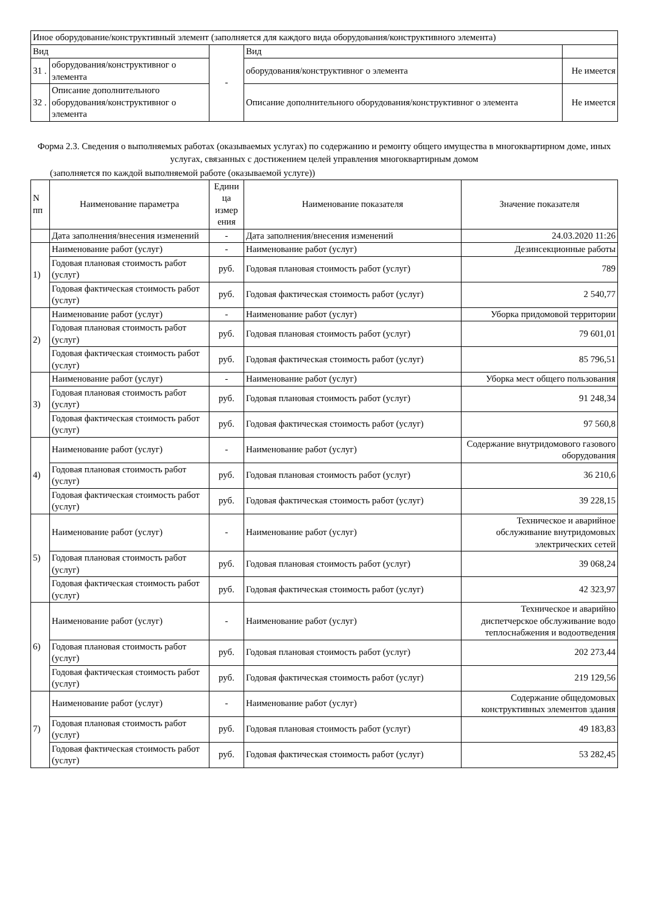| Иное оборудование/конструктивный элемент (заполняется для каждого вида оборудования/конструктивного элемента) | | | | |
| Вид | | - | Вид | |
| 31 . | оборудования/конструктивног о элемента | | оборудования/конструктивног о элемента | Не имеется |
| 32 . | Описание дополнительного оборудования/конструктивног о элемента | | Описание дополнительного оборудования/конструктивног о элемента | Не имеется |
Форма 2.3. Сведения о выполняемых работах (оказываемых услугах) по содержанию и ремонту общего имущества в многоквартирном доме, иных услугах, связанных с достижением целей управления многоквартирным домом
(заполняется по каждой выполняемой работе (оказываемой услуге))
| N пп | Наименование параметра | Едини ца измер ения | Наименование показателя | Значение показателя |
| --- | --- | --- | --- | --- |
| | Дата заполнения/внесения изменений | - | Дата заполнения/внесения изменений | 24.03.2020 11:26 |
| 1) | Наименование работ (услуг) | - | Наименование работ (услуг) | Дезинсекционные работы |
| | Годовая плановая стоимость работ (услуг) | руб. | Годовая плановая стоимость работ (услуг) | 789 |
| | Годовая фактическая стоимость работ (услуг) | руб. | Годовая фактическая стоимость работ (услуг) | 2 540,77 |
| 2) | Наименование работ (услуг) | - | Наименование работ (услуг) | Уборка придомовой территории |
| | Годовая плановая стоимость работ (услуг) | руб. | Годовая плановая стоимость работ (услуг) | 79 601,01 |
| | Годовая фактическая стоимость работ (услуг) | руб. | Годовая фактическая стоимость работ (услуг) | 85 796,51 |
| 3) | Наименование работ (услуг) | - | Наименование работ (услуг) | Уборка мест общего пользования |
| | Годовая плановая стоимость работ (услуг) | руб. | Годовая плановая стоимость работ (услуг) | 91 248,34 |
| | Годовая фактическая стоимость работ (услуг) | руб. | Годовая фактическая стоимость работ (услуг) | 97 560,8 |
| 4) | Наименование работ (услуг) | - | Наименование работ (услуг) | Содержание внутридомового газового оборудования |
| | Годовая плановая стоимость работ (услуг) | руб. | Годовая плановая стоимость работ (услуг) | 36 210,6 |
| | Годовая фактическая стоимость работ (услуг) | руб. | Годовая фактическая стоимость работ (услуг) | 39 228,15 |
| 5) | Наименование работ (услуг) | - | Наименование работ (услуг) | Техническое и аварийное обслуживание внутридомовых электрических сетей |
| | Годовая плановая стоимость работ (услуг) | руб. | Годовая плановая стоимость работ (услуг) | 39 068,24 |
| | Годовая фактическая стоимость работ (услуг) | руб. | Годовая фактическая стоимость работ (услуг) | 42 323,97 |
| 6) | Наименование работ (услуг) | - | Наименование работ (услуг) | Техническое и аварийно диспетчерское обслуживание водо теплоснабжения и водоотведения |
| | Годовая плановая стоимость работ (услуг) | руб. | Годовая плановая стоимость работ (услуг) | 202 273,44 |
| | Годовая фактическая стоимость работ (услуг) | руб. | Годовая фактическая стоимость работ (услуг) | 219 129,56 |
| 7) | Наименование работ (услуг) | - | Наименование работ (услуг) | Содержание общедомовых конструктивных элементов здания |
| | Годовая плановая стоимость работ (услуг) | руб. | Годовая плановая стоимость работ (услуг) | 49 183,83 |
| | Годовая фактическая стоимость работ (услуг) | руб. | Годовая фактическая стоимость работ (услуг) | 53 282,45 |